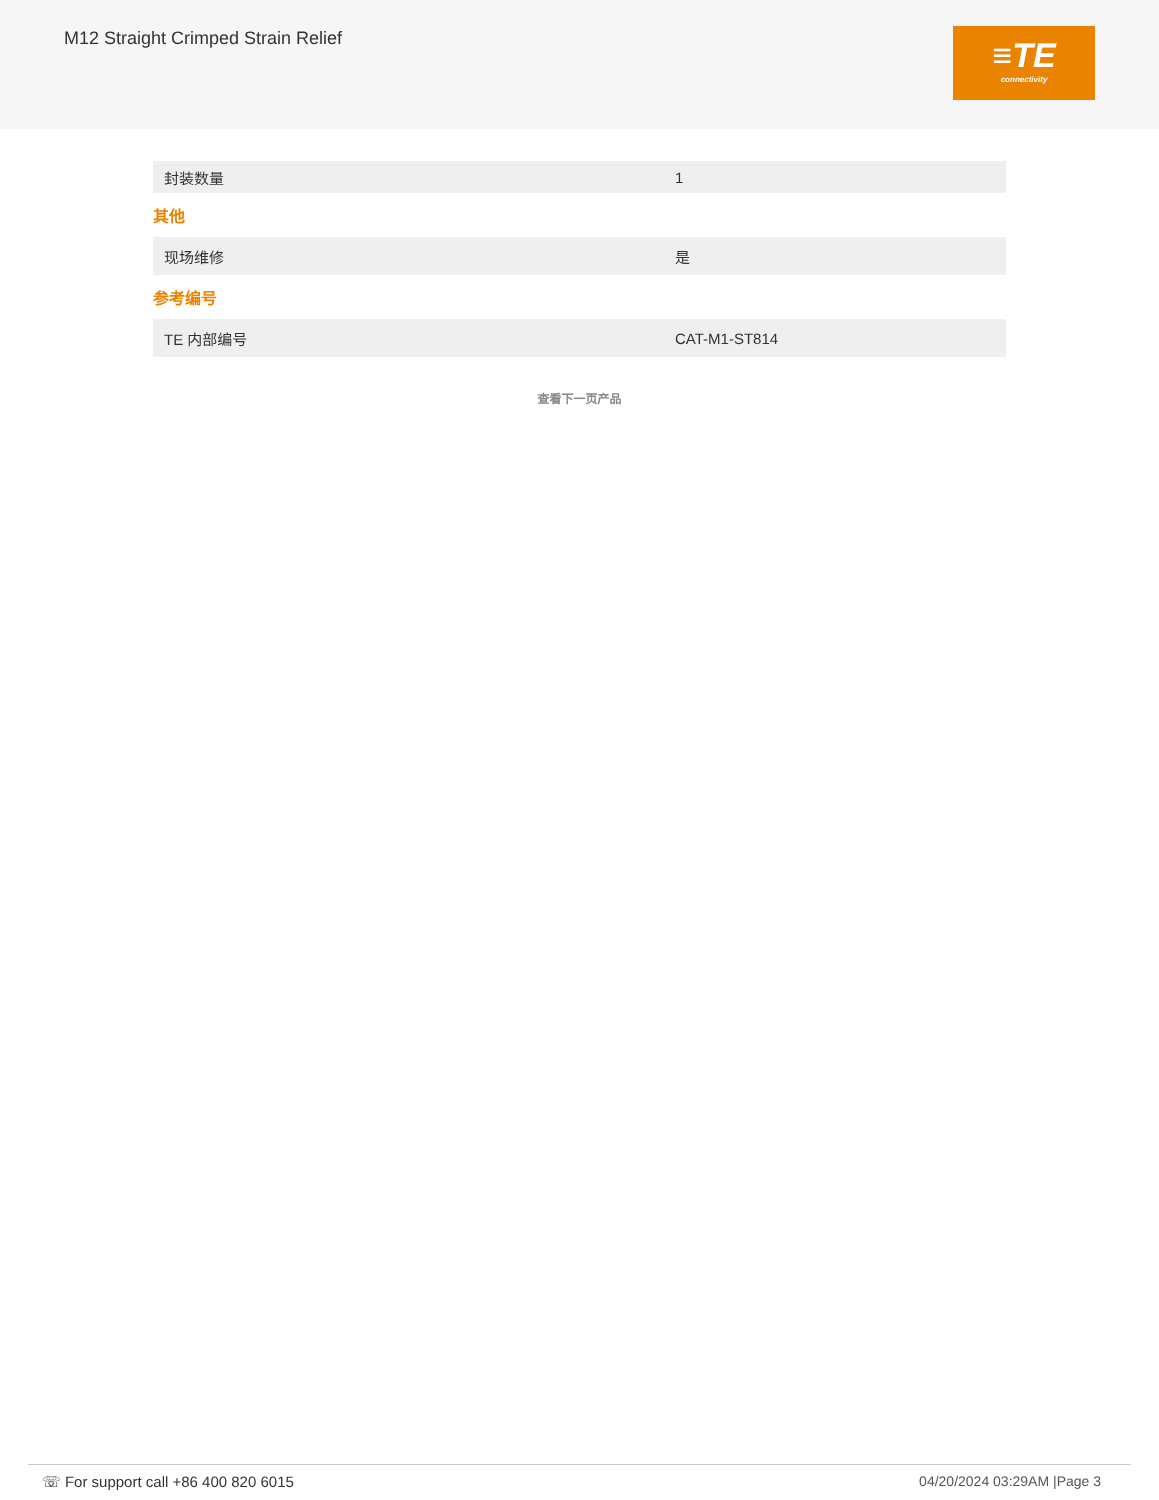M12 Straight Crimped Strain Relief
≡TE
connectivity
| 封装数量 | 1 |
其他
| 现场维修 | 是 |
参考编号
| TE 内部编号 | CAT-M1-ST814 |
查看下一页产品
☏ For support call +86 400 820 6015 04/20/2024 03:29AM |Page 3